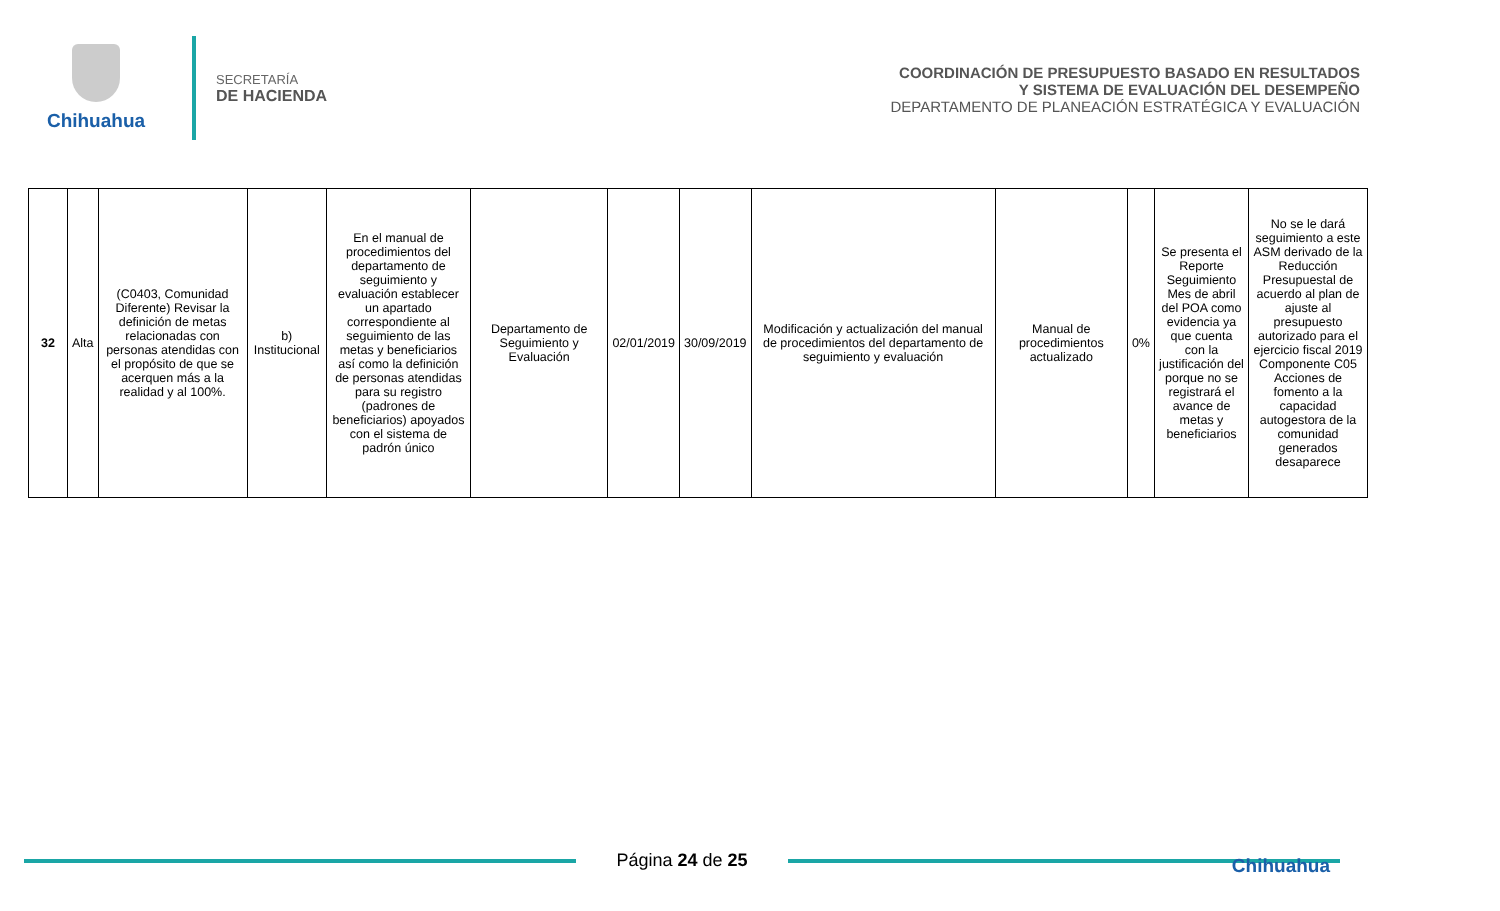Chihuahua
SECRETARÍA
DE HACIENDA
COORDINACIÓN DE PRESUPUESTO BASADO EN RESULTADOS
Y SISTEMA DE EVALUACIÓN DEL DESEMPEÑO
DEPARTAMENTO DE PLANEACIÓN ESTRATÉGICA Y EVALUACIÓN
| 32 | Alta | (C0403, Comunidad Diferente) Revisar la definición de metas relacionadas con personas atendidas con el propósito de que se acerquen más a la realidad y al 100%. | b) Institucional | En el manual de procedimientos del departamento de seguimiento y evaluación establecer un apartado correspondiente al seguimiento de las metas y beneficiarios así como la definición de personas atendidas para su registro (padrones de beneficiarios) apoyados con el sistema de padrón único | Departamento de Seguimiento y Evaluación | 02/01/2019 | 30/09/2019 | Modificación y actualización del manual de procedimientos del departamento de seguimiento y evaluación | Manual de procedimientos actualizado | 0% | Se presenta el Reporte Seguimiento Mes de abril del POA como evidencia ya que cuenta con la justificación del porque no se registrará el avance de metas y beneficiarios | No se le dará seguimiento a este ASM derivado de la Reducción Presupuestal de acuerdo al plan de ajuste al presupuesto autorizado para el ejercicio fiscal 2019 Componente C05 Acciones de fomento a la capacidad autogestora de la comunidad generados desaparece |
Página 24 de 25 Chihuahua